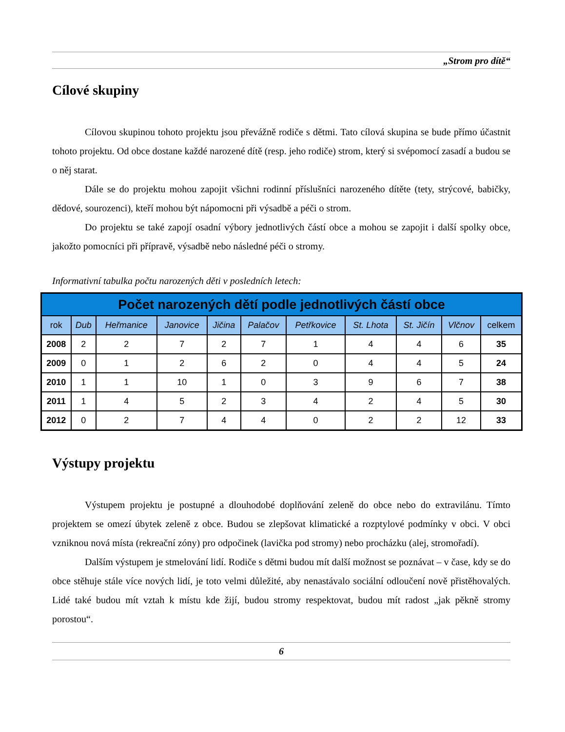„Strom pro dítě“
Cílové skupiny
Cílovou skupinou tohoto projektu jsou převážně rodiče s dětmi. Tato cílová skupina se bude přímo účastnit tohoto projektu. Od obce dostane každé narozené dítě (resp. jeho rodiče) strom, který si svépomocí zasadí a budou se o něj starat.
Dále se do projektu mohou zapojit všichni rodinní příslušníci narozeného dítěte (tety, strýcové, babičky, dědové, sourozenci), kteří mohou být nápomocni při výsadbě a péči o strom.
Do projektu se také zapojí osadní výbory jednotlivých částí obce a mohou se zapojit i další spolky obce, jakožto pomocníci při přípravě, výsadbě nebo následné péči o stromy.
Informativní tabulka počtu narozených děti v posledních letech:
| Počet narozených dětí podle jednotlivých částí obce | | | | | | | | | | |
| --- | --- | --- | --- | --- | --- | --- | --- | --- | --- | --- |
| rok | Dub | Heřmanice | Janovice | Jičina | Palačov | Petřkovice | St. Lhota | St. Jičín | Vlčnov | celkem |
| 2008 | 2 | 2 | 7 | 2 | 7 | 1 | 4 | 4 | 6 | 35 |
| 2009 | 0 | 1 | 2 | 6 | 2 | 0 | 4 | 4 | 5 | 24 |
| 2010 | 1 | 1 | 10 | 1 | 0 | 3 | 9 | 6 | 7 | 38 |
| 2011 | 1 | 4 | 5 | 2 | 3 | 4 | 2 | 4 | 5 | 30 |
| 2012 | 0 | 2 | 7 | 4 | 4 | 0 | 2 | 2 | 12 | 33 |
Výstupy projektu
Výstupem projektu je postupné a dlouhodobé doplňování zeleně do obce nebo do extravilánu. Tímto projektem se omezí úbytek zeleně z obce. Budou se zlepšovat klimatické a rozptylové podmínky v obci. V obci vzniknou nová místa (rekreační zóny) pro odpočinek (lavička pod stromy) nebo procházku (alej, stromořadí).
Dalším výstupem je stmelování lidí. Rodiče s dětmi budou mít další možnost se poznávat – v čase, kdy se do obce stěhuje stále více nových lidí, je toto velmi důležité, aby nenastávalo sociální odloučení nově přistěhovalých. Lidé také budou mít vztah k místu kde žijí, budou stromy respektovat, budou mít radost „jak pěkně stromy porostou“.
6